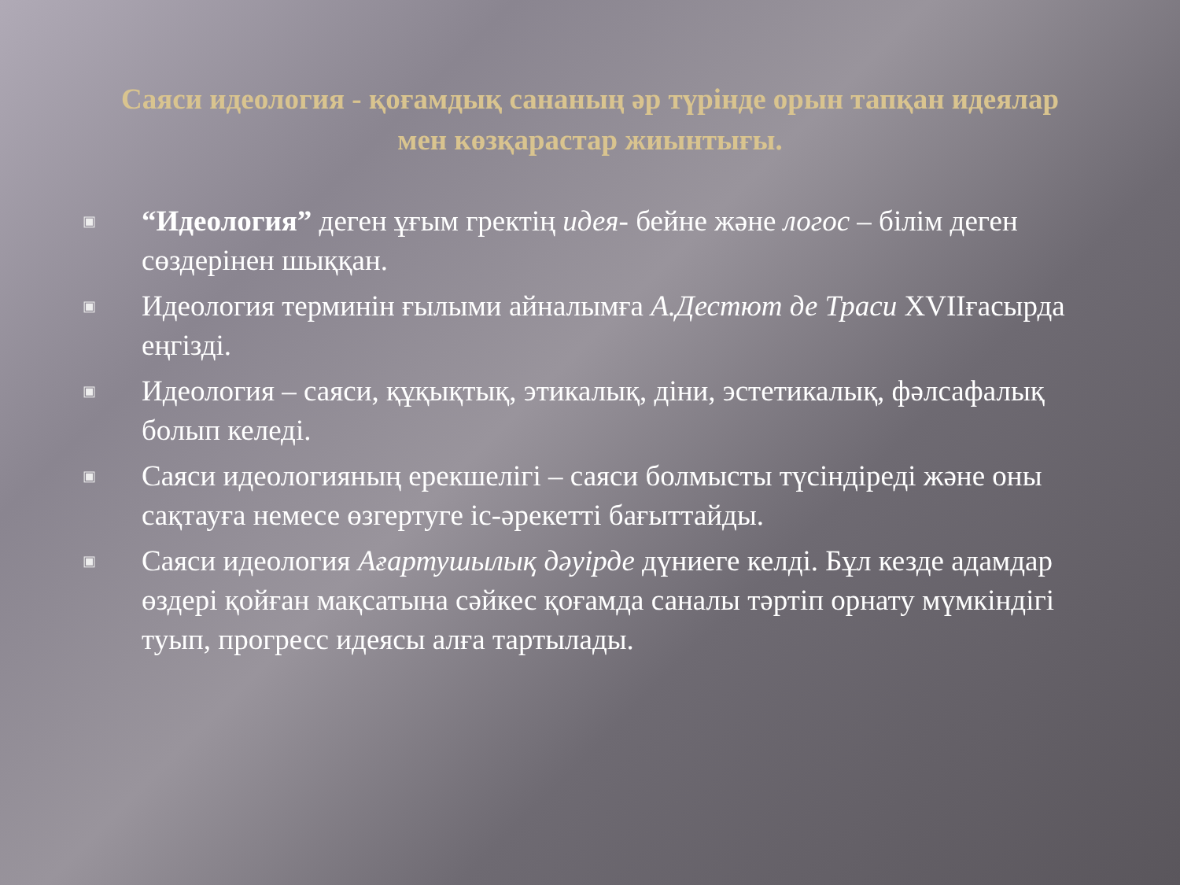Саяси идеология - қоғамдық сананың әр түрінде орын тапқан идеялар мен көзқарастар жиынтығы.
▣ “Идеология” деген ұғым гректің идея- бейне және логос – білім деген сөздерінен шыққан.
▣ Идеология терминін ғылыми айналымға А.Дестют де Траси XVIIғасырда еңгізді.
▣ Идеология – саяси, құқықтық, этикалық, діни, эстетикалық, фәлсафалық болып келеді.
▣ Саяси идеологияның ерекшелігі – саяси болмысты түсіндіреді және оны сақтауға немесе өзгертуге іс-әрекетті бағыттайды.
▣ Саяси идеология Ағартушылық дәуірде дүниеге келді. Бұл кезде адамдар өздері қойған мақсатына сәйкес қоғамда саналы тәртіп орнату мүмкіндігі туып, прогресс идеясы алға тартылады.